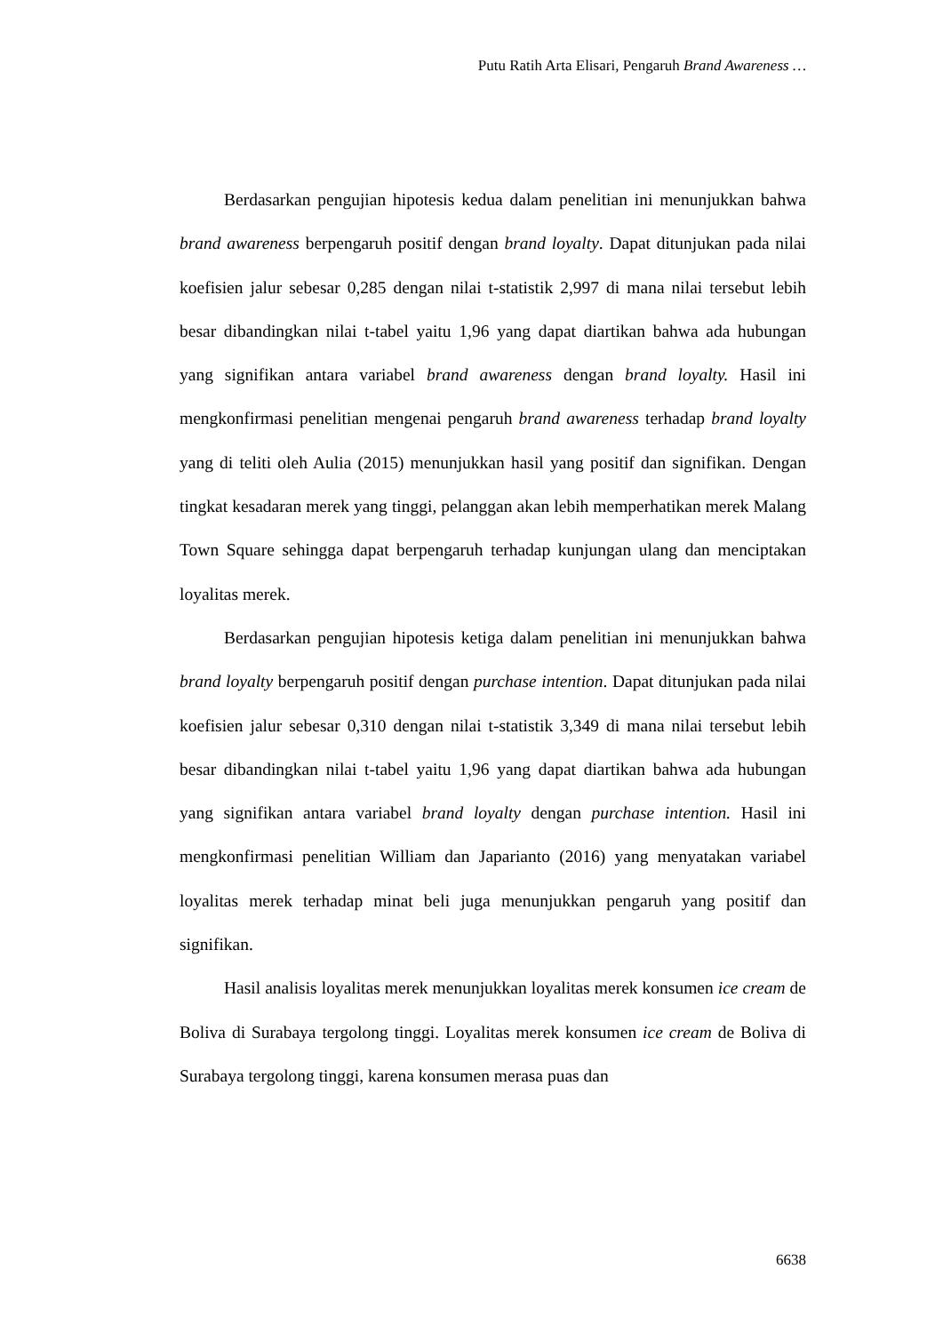Putu Ratih Arta Elisari, Pengaruh Brand Awareness …
Berdasarkan pengujian hipotesis kedua dalam penelitian ini menunjukkan bahwa brand awareness berpengaruh positif dengan brand loyalty. Dapat ditunjukan pada nilai koefisien jalur sebesar 0,285 dengan nilai t-statistik 2,997 di mana nilai tersebut lebih besar dibandingkan nilai t-tabel yaitu 1,96 yang dapat diartikan bahwa ada hubungan yang signifikan antara variabel brand awareness dengan brand loyalty. Hasil ini mengkonfirmasi penelitian mengenai pengaruh brand awareness terhadap brand loyalty yang di teliti oleh Aulia (2015) menunjukkan hasil yang positif dan signifikan. Dengan tingkat kesadaran merek yang tinggi, pelanggan akan lebih memperhatikan merek Malang Town Square sehingga dapat berpengaruh terhadap kunjungan ulang dan menciptakan loyalitas merek.
Berdasarkan pengujian hipotesis ketiga dalam penelitian ini menunjukkan bahwa brand loyalty berpengaruh positif dengan purchase intention. Dapat ditunjukan pada nilai koefisien jalur sebesar 0,310 dengan nilai t-statistik 3,349 di mana nilai tersebut lebih besar dibandingkan nilai t-tabel yaitu 1,96 yang dapat diartikan bahwa ada hubungan yang signifikan antara variabel brand loyalty dengan purchase intention. Hasil ini mengkonfirmasi penelitian William dan Japarianto (2016) yang menyatakan variabel loyalitas merek terhadap minat beli juga menunjukkan pengaruh yang positif dan signifikan.
Hasil analisis loyalitas merek menunjukkan loyalitas merek konsumen ice cream de Boliva di Surabaya tergolong tinggi. Loyalitas merek konsumen ice cream de Boliva di Surabaya tergolong tinggi, karena konsumen merasa puas dan
6638